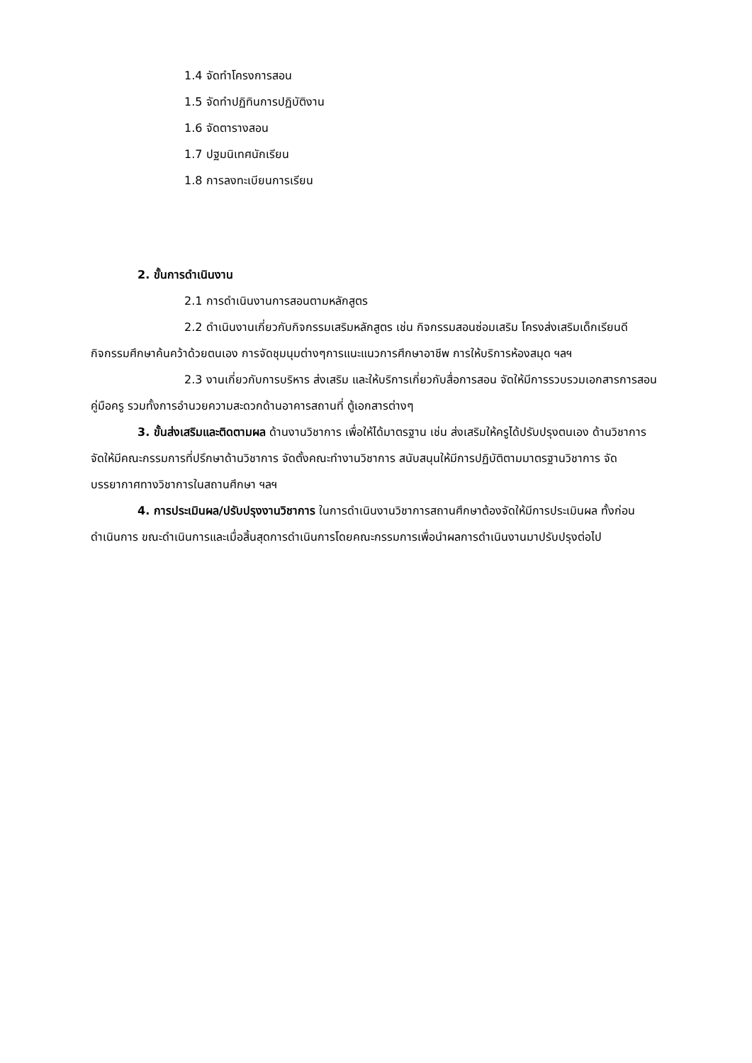1.4 จัดทำโครงการสอน
1.5 จัดทำปฏิทินการปฏิบัติงาน
1.6 จัดตารางสอน
1.7 ปฐมนิเทศนักเรียน
1.8 การลงทะเบียนการเรียน
2. ขั้นการดำเนินงาน
2.1 การดำเนินงานการสอนตามหลักสูตร
2.2 ดำเนินงานเกี่ยวกับกิจกรรมเสริมหลักสูตร เช่น กิจกรรมสอนซ่อมเสริม โครงส่งเสริมเด็กเรียนดี กิจกรรมศึกษาค้นคว้าด้วยตนเอง การจัดชุมนุมต่างๆการแนะแนวการศึกษาอาชีพ การให้บริการห้องสมุด ฯลฯ
2.3 งานเกี่ยวกับการบริหาร ส่งเสริม และให้บริการเกี่ยวกับสื่อการสอน จัดให้มีการรวบรวมเอกสารการสอน คู่มือครู รวมทั้งการอำนวยความสะดวกด้านอาคารสถานที่ ตู้เอกสารต่างๆ
3. ขั้นส่งเสริมและติดตามผล ด้านงานวิชาการ เพื่อให้ได้มาตรฐาน เช่น ส่งเสริมให้ครูได้ปรับปรุงตนเอง ด้านวิชาการ จัดให้มีคณะกรรมการที่ปรึกษาด้านวิชาการ จัดตั้งคณะทำงานวิชาการ สนับสนุนให้มีการปฏิบัติตามมาตรฐานวิชาการ จัดบรรยากาศทางวิชาการในสถานศึกษา ฯลฯ
4. การประเมินผล/ปรับปรุงงานวิชาการ ในการดำเนินงานวิชาการสถานศึกษาต้องจัดให้มีการประเมินผล ทั้งก่อนดำเนินการ ขณะดำเนินการและเมื่อสิ้นสุดการดำเนินการโดยคณะกรรมการเพื่อนำผลการดำเนินงานมาปรับปรุงต่อไป